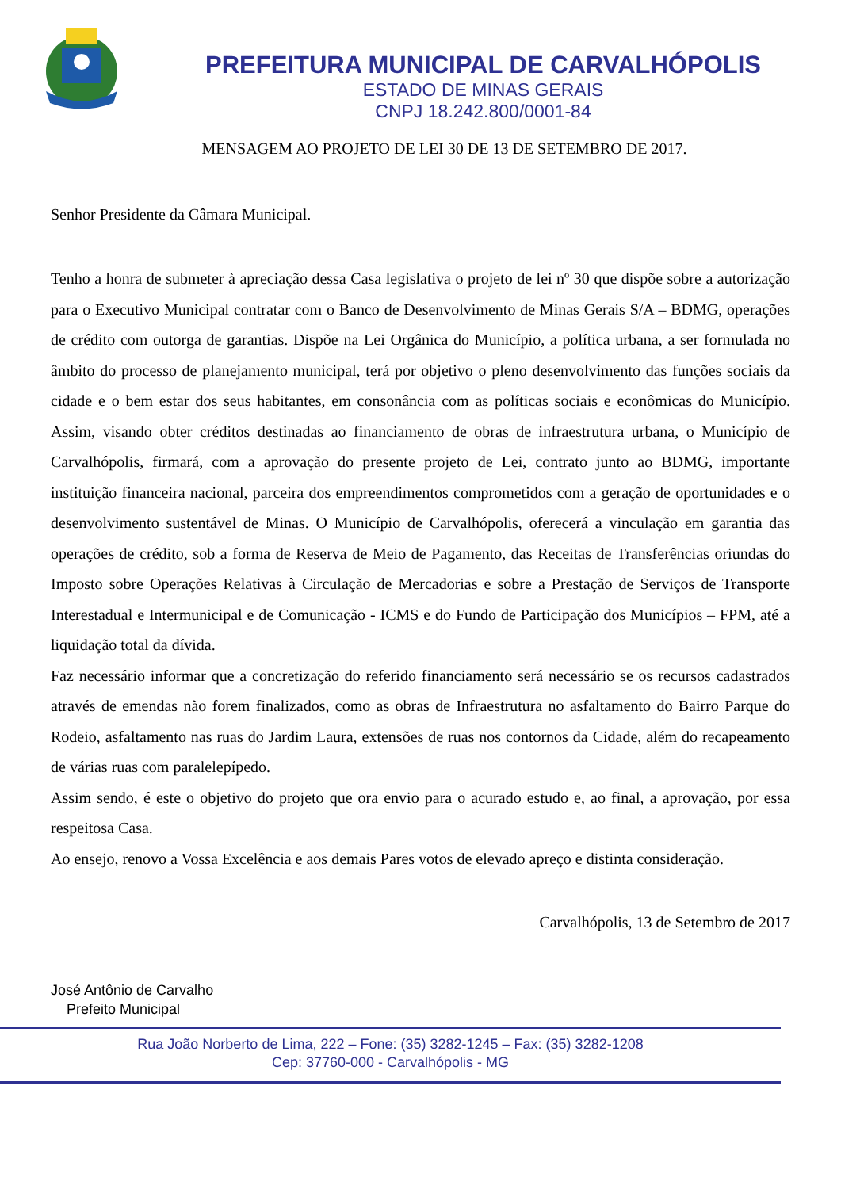PREFEITURA MUNICIPAL DE CARVALHÓPOLIS
ESTADO DE MINAS GERAIS
CNPJ 18.242.800/0001-84
MENSAGEM AO PROJETO DE LEI 30 DE 13 DE SETEMBRO DE 2017.
Senhor Presidente da Câmara Municipal.
Tenho a honra de submeter à apreciação dessa Casa legislativa o projeto de lei nº 30 que dispõe sobre a autorização para o Executivo Municipal contratar com o Banco de Desenvolvimento de Minas Gerais S/A – BDMG, operações de crédito com outorga de garantias. Dispõe na Lei Orgânica do Município, a política urbana, a ser formulada no âmbito do processo de planejamento municipal, terá por objetivo o pleno desenvolvimento das funções sociais da cidade e o bem estar dos seus habitantes, em consonância com as políticas sociais e econômicas do Município. Assim, visando obter créditos destinadas ao financiamento de obras de infraestrutura urbana, o Município de Carvalhópolis, firmará, com a aprovação do presente projeto de Lei, contrato junto ao BDMG, importante instituição financeira nacional, parceira dos empreendimentos comprometidos com a geração de oportunidades e o desenvolvimento sustentável de Minas. O Município de Carvalhópolis, oferecerá a vinculação em garantia das operações de crédito, sob a forma de Reserva de Meio de Pagamento, das Receitas de Transferências oriundas do Imposto sobre Operações Relativas à Circulação de Mercadorias e sobre a Prestação de Serviços de Transporte Interestadual e Intermunicipal e de Comunicação - ICMS e do Fundo de Participação dos Municípios – FPM, até a liquidação total da dívida.
Faz necessário informar que a concretização do referido financiamento será necessário se os recursos cadastrados através de emendas não forem finalizados, como as obras de Infraestrutura no asfaltamento do Bairro Parque do Rodeio, asfaltamento nas ruas do Jardim Laura, extensões de ruas nos contornos da Cidade, além do recapeamento de várias ruas com paralelepípedo.
Assim sendo, é este o objetivo do projeto que ora envio para o acurado estudo e, ao final, a aprovação, por essa respeitosa Casa.
Ao ensejo, renovo a Vossa Excelência e aos demais Pares votos de elevado apreço e distinta consideração.
Carvalhópolis, 13 de Setembro de 2017
José Antônio de Carvalho
Prefeito Municipal
Rua João Norberto de Lima, 222 – Fone: (35) 3282-1245 – Fax: (35) 3282-1208
Cep: 37760-000 - Carvalhópolis - MG